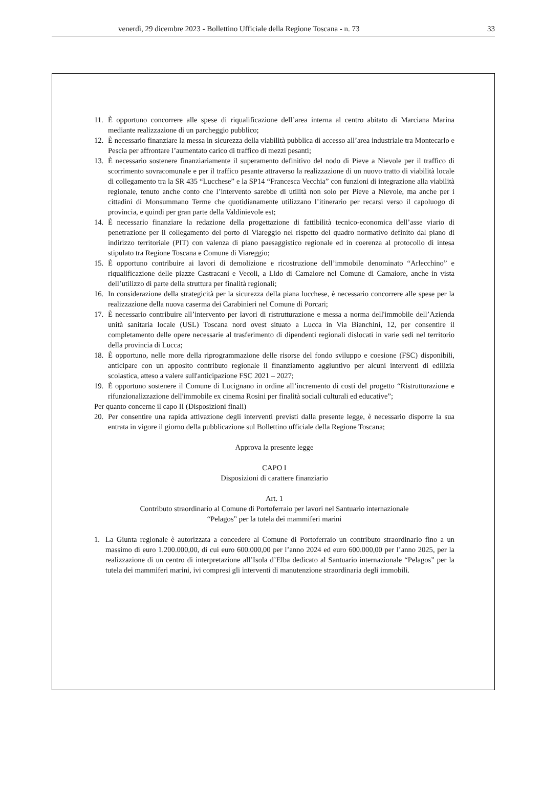venerdì, 29 dicembre 2023 - Bollettino Ufficiale della Regione Toscana - n. 73 33
11. È opportuno concorrere alle spese di riqualificazione dell’area interna al centro abitato di Marciana Marina mediante realizzazione di un parcheggio pubblico;
12. È necessario finanziare la messa in sicurezza della viabilità pubblica di accesso all’area industriale tra Montecarlo e Pescia per affrontare l’aumentato carico di traffico di mezzi pesanti;
13. È necessario sostenere finanziariamente il superamento definitivo del nodo di Pieve a Nievole per il traffico di scorrimento sovracomunale e per il traffico pesante attraverso la realizzazione di un nuovo tratto di viabilità locale di collegamento tra la SR 435 “Lucchese” e la SP14 “Francesca Vecchia” con funzioni di integrazione alla viabilità regionale, tenuto anche conto che l’intervento sarebbe di utilità non solo per Pieve a Nievole, ma anche per i cittadini di Monsummano Terme che quotidianamente utilizzano l’itinerario per recarsi verso il capoluogo di provincia, e quindi per gran parte della Valdinievole est;
14. È necessario finanziare la redazione della progettazione di fattibilità tecnico-economica dell’asse viario di penetrazione per il collegamento del porto di Viareggio nel rispetto del quadro normativo definito dal piano di indirizzo territoriale (PIT) con valenza di piano paesaggistico regionale ed in coerenza al protocollo di intesa stipulato tra Regione Toscana e Comune di Viareggio;
15. È opportuno contribuire ai lavori di demolizione e ricostruzione dell’immobile denominato “Arlecchino” e riqualificazione delle piazze Castracani e Vecoli, a Lido di Camaiore nel Comune di Camaiore, anche in vista dell’utilizzo di parte della struttura per finalità regionali;
16. In considerazione della strategicità per la sicurezza della piana lucchese, è necessario concorrere alle spese per la realizzazione della nuova caserma dei Carabinieri nel Comune di Porcari;
17. È necessario contribuire all’intervento per lavori di ristrutturazione e messa a norma dell'immobile dell’Azienda unità sanitaria locale (USL) Toscana nord ovest situato a Lucca in Via Bianchini, 12, per consentire il completamento delle opere necessarie al trasferimento di dipendenti regionali dislocati in varie sedi nel territorio della provincia di Lucca;
18. È opportuno, nelle more della riprogrammazione delle risorse del fondo sviluppo e coesione (FSC) disponibili, anticipare con un apposito contributo regionale il finanziamento aggiuntivo per alcuni interventi di edilizia scolastica, atteso a valere sull'anticipazione FSC 2021 – 2027;
19. È opportuno sostenere il Comune di Lucignano in ordine all’incremento di costi del progetto “Ristrutturazione e rifunzionalizzazione dell'immobile ex cinema Rosini per finalità sociali culturali ed educative”;
Per quanto concerne il capo II (Disposizioni finali)
20. Per consentire una rapida attivazione degli interventi previsti dalla presente legge, è necessario disporre la sua entrata in vigore il giorno della pubblicazione sul Bollettino ufficiale della Regione Toscana;
Approva la presente legge
CAPO I
Disposizioni di carattere finanziario
Art. 1
Contributo straordinario al Comune di Portoferraio per lavori nel Santuario internazionale
“Pelagos” per la tutela dei mammiferi marini
1. La Giunta regionale è autorizzata a concedere al Comune di Portoferraio un contributo straordinario fino a un massimo di euro 1.200.000,00, di cui euro 600.000,00 per l’anno 2024 ed euro 600.000,00 per l’anno 2025, per la realizzazione di un centro di interpretazione all’Isola d’Elba dedicato al Santuario internazionale “Pelagos” per la tutela dei mammiferi marini, ivi compresi gli interventi di manutenzione straordinaria degli immobili.